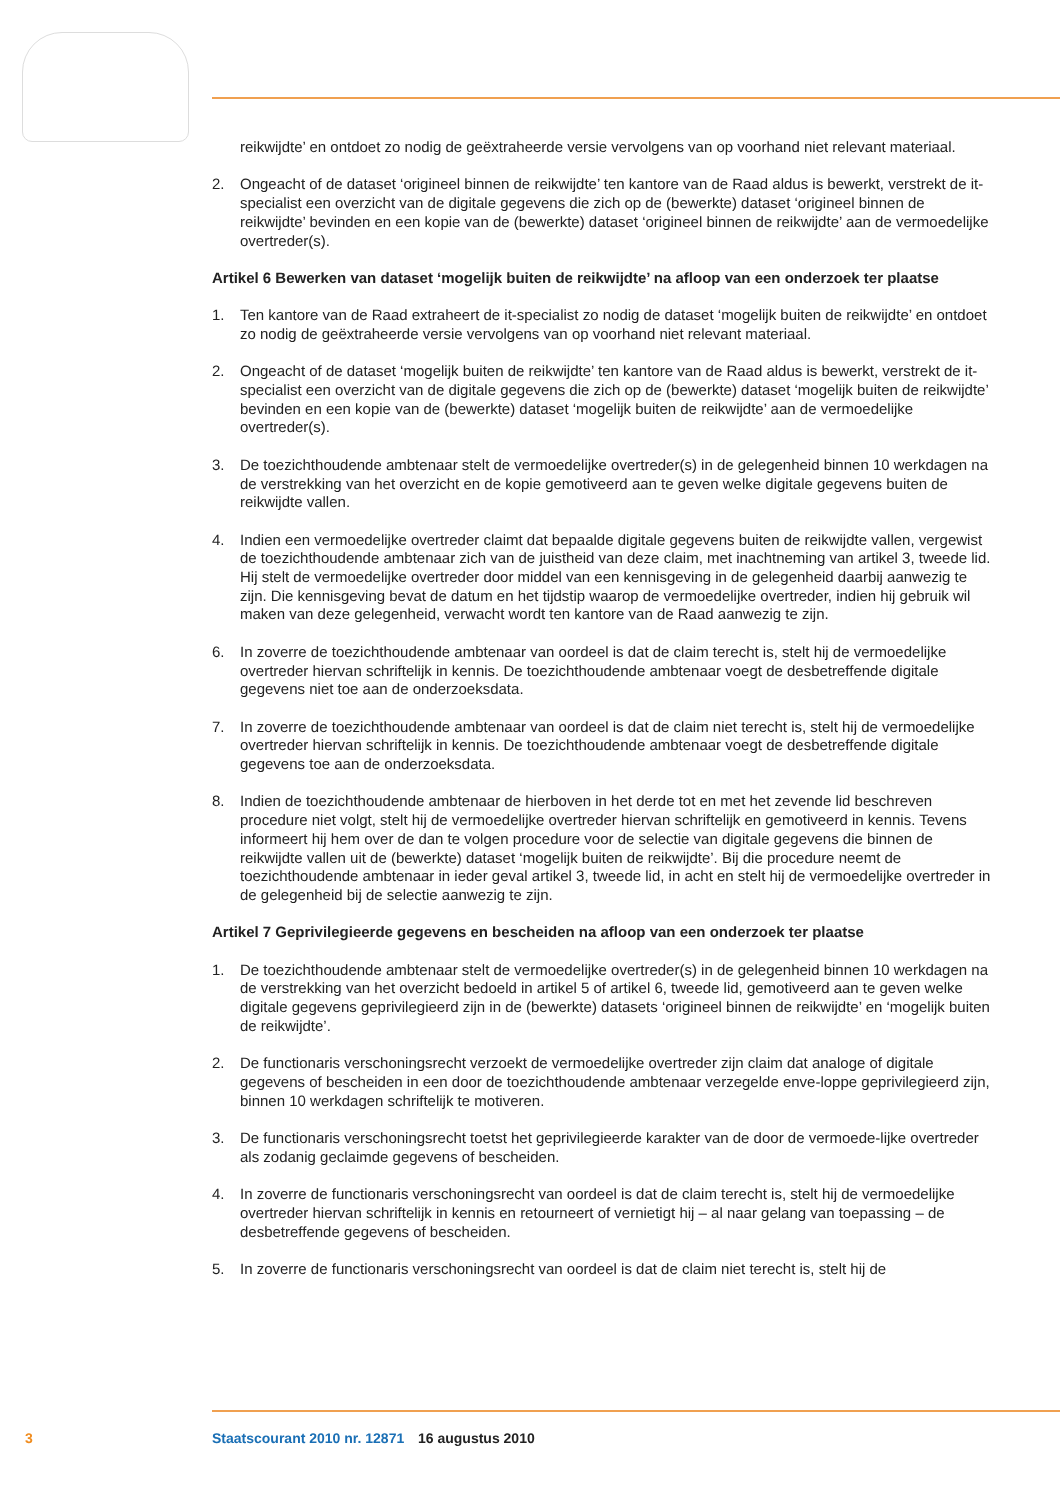reikwijdte’ en ontdoet zo nodig de geëxtraheerde versie vervolgens van op voorhand niet relevant materiaal.
2. Ongeacht of de dataset ‘origineel binnen de reikwijdte’ ten kantore van de Raad aldus is bewerkt, verstrekt de it-specialist een overzicht van de digitale gegevens die zich op de (bewerkte) dataset ‘origineel binnen de reikwijdte’ bevinden en een kopie van de (bewerkte) dataset ‘origineel binnen de reikwijdte’ aan de vermoedelijke overtreder(s).
Artikel 6 Bewerken van dataset ‘mogelijk buiten de reikwijdte’ na afloop van een onderzoek ter plaatse
1. Ten kantore van de Raad extraheert de it-specialist zo nodig de dataset ‘mogelijk buiten de reikwijdte’ en ontdoet zo nodig de geëxtraheerde versie vervolgens van op voorhand niet relevant materiaal.
2. Ongeacht of de dataset ‘mogelijk buiten de reikwijdte’ ten kantore van de Raad aldus is bewerkt, verstrekt de it-specialist een overzicht van de digitale gegevens die zich op de (bewerkte) dataset ‘mogelijk buiten de reikwijdte’ bevinden en een kopie van de (bewerkte) dataset ‘mogelijk buiten de reikwijdte’ aan de vermoedelijke overtreder(s).
3. De toezichthoudende ambtenaar stelt de vermoedelijke overtreder(s) in de gelegenheid binnen 10 werkdagen na de verstrekking van het overzicht en de kopie gemotiveerd aan te geven welke digitale gegevens buiten de reikwijdte vallen.
4. Indien een vermoedelijke overtreder claimt dat bepaalde digitale gegevens buiten de reikwijdte vallen, vergewist de toezichthoudende ambtenaar zich van de juistheid van deze claim, met inachtneming van artikel 3, tweede lid. Hij stelt de vermoedelijke overtreder door middel van een kennisgeving in de gelegenheid daarbij aanwezig te zijn. Die kennisgeving bevat de datum en het tijdstip waarop de vermoedelijke overtreder, indien hij gebruik wil maken van deze gelegenheid, verwacht wordt ten kantore van de Raad aanwezig te zijn.
6. In zoverre de toezichthoudende ambtenaar van oordeel is dat de claim terecht is, stelt hij de vermoedelijke overtreder hiervan schriftelijk in kennis. De toezichthoudende ambtenaar voegt de desbetreffende digitale gegevens niet toe aan de onderzoeksdata.
7. In zoverre de toezichthoudende ambtenaar van oordeel is dat de claim niet terecht is, stelt hij de vermoedelijke overtreder hiervan schriftelijk in kennis. De toezichthoudende ambtenaar voegt de desbetreffende digitale gegevens toe aan de onderzoeksdata.
8. Indien de toezichthoudende ambtenaar de hierboven in het derde tot en met het zevende lid beschreven procedure niet volgt, stelt hij de vermoedelijke overtreder hiervan schriftelijk en gemotiveerd in kennis. Tevens informeert hij hem over de dan te volgen procedure voor de selectie van digitale gegevens die binnen de reikwijdte vallen uit de (bewerkte) dataset ‘mogelijk buiten de reikwijdte’. Bij die procedure neemt de toezichthoudende ambtenaar in ieder geval artikel 3, tweede lid, in acht en stelt hij de vermoedelijke overtreder in de gelegenheid bij de selectie aanwezig te zijn.
Artikel 7 Geprivilegieerde gegevens en bescheiden na afloop van een onderzoek ter plaatse
1. De toezichthoudende ambtenaar stelt de vermoedelijke overtreder(s) in de gelegenheid binnen 10 werkdagen na de verstrekking van het overzicht bedoeld in artikel 5 of artikel 6, tweede lid, gemotiveerd aan te geven welke digitale gegevens geprivilegieerd zijn in de (bewerkte) datasets ‘origineel binnen de reikwijdte’ en ‘mogelijk buiten de reikwijdte’.
2. De functionaris verschoningsrecht verzoekt de vermoedelijke overtreder zijn claim dat analoge of digitale gegevens of bescheiden in een door de toezichthoudende ambtenaar verzegelde enve-loppe geprivilegieerd zijn, binnen 10 werkdagen schriftelijk te motiveren.
3. De functionaris verschoningsrecht toetst het geprivilegieerde karakter van de door de vermoede-lijke overtreder als zodanig geclaimde gegevens of bescheiden.
4. In zoverre de functionaris verschoningsrecht van oordeel is dat de claim terecht is, stelt hij de vermoedelijke overtreder hiervan schriftelijk in kennis en retourneert of vernietigt hij – al naar gelang van toepassing – de desbetreffende gegevens of bescheiden.
5. In zoverre de functionaris verschoningsrecht van oordeel is dat de claim niet terecht is, stelt hij de
3 Staatscourant 2010 nr. 12871 16 augustus 2010